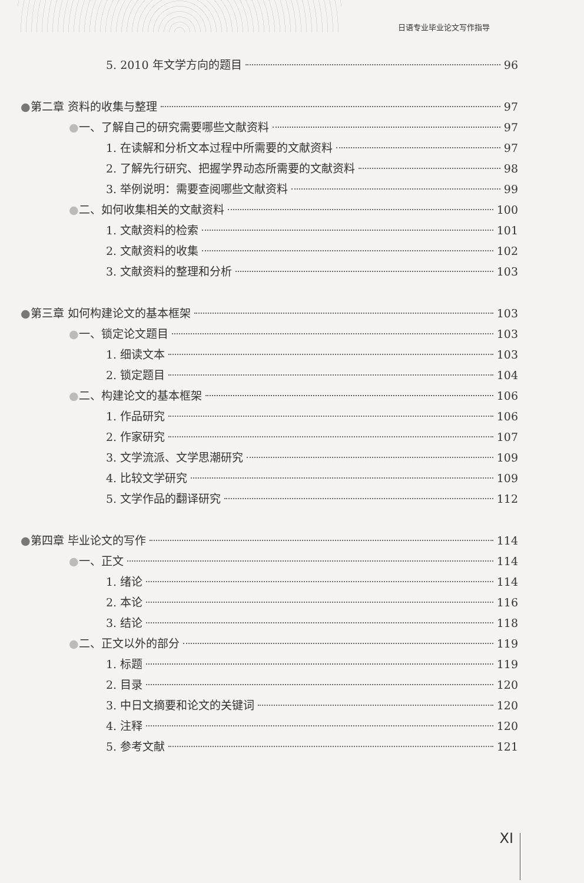日语专业毕业论文写作指导
5. 2010 年文学方向的题目 96
●第二章 资料的收集与整理 97
●一、了解自己的研究需要哪些文献资料 97
1. 在读解和分析文本过程中所需要的文献资料 97
2. 了解先行研究、把握学界动态所需要的文献资料 98
3. 举例说明：需要查阅哪些文献资料 99
●二、如何收集相关的文献资料 100
1. 文献资料的检索 101
2. 文献资料的收集 102
3. 文献资料的整理和分析 103
●第三章 如何构建论文的基本框架 103
●一、锁定论文题目 103
1. 细读文本 103
2. 锁定题目 104
●二、构建论文的基本框架 106
1. 作品研究 106
2. 作家研究 107
3. 文学流派、文学思潮研究 109
4. 比较文学研究 109
5. 文学作品的翻译研究 112
●第四章 毕业论文的写作 114
●一、正文 114
1. 绪论 114
2. 本论 116
3. 结论 118
●二、正文以外的部分 119
1. 标题 119
2. 目录 120
3. 中日文摘要和论文的关键词 120
4. 注释 120
5. 参考文献 121
XI